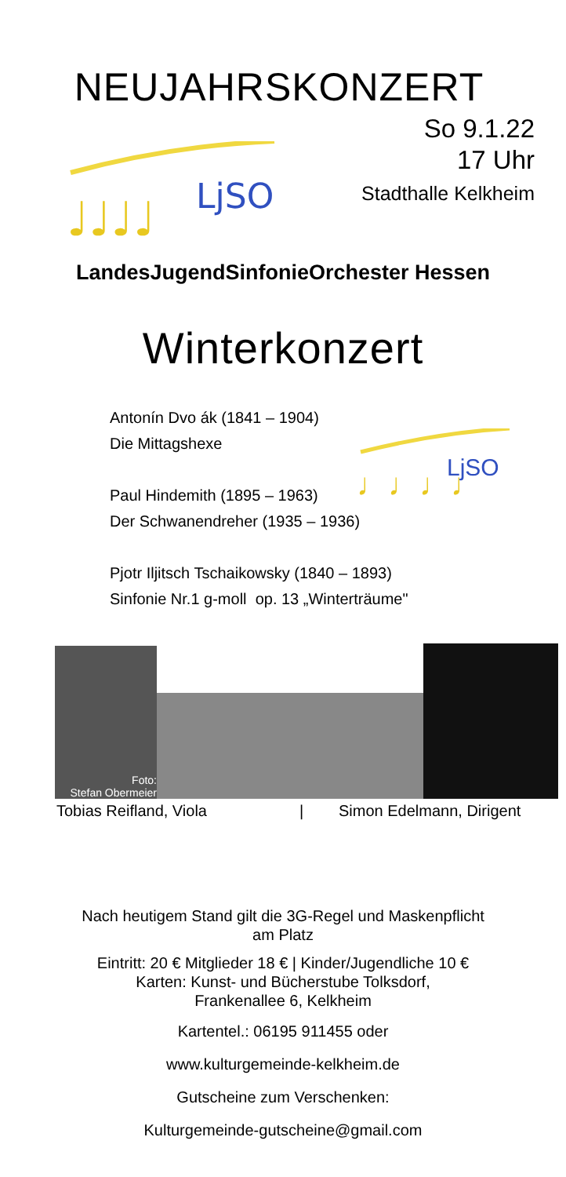NEUJAHRSKONZERT
♩♩♩♩
LjSO
So 9.1.22
17 Uhr
Stadthalle Kelkheim
LandesJugendSinfonieOrchester Hessen
Winterkonzert
♩♩♩♩
LjSO
Antonín Dvo ák (1841 – 1904)
Die Mittagshexe
Paul Hindemith (1895 – 1963)
Der Schwanendreher (1935 – 1936)
Pjotr Iljitsch Tschaikowsky (1840 – 1893)
Sinfonie Nr.1 g-moll op. 13 „Winterträume"
Foto:
Stefan Obermeier
Tobias Reifland, Viola | Simon Edelmann, Dirigent
Nach heutigem Stand gilt die 3G-Regel und Maskenpflicht
am Platz
Eintritt: 20 € Mitglieder 18 € | Kinder/Jugendliche 10 €
Karten: Kunst- und Bücherstube Tolksdorf,
Frankenallee 6, Kelkheim
Kartentel.: 06195 911455 oder
www.kulturgemeinde-kelkheim.de
Gutscheine zum Verschenken:
Kulturgemeinde-gutscheine@gmail.com